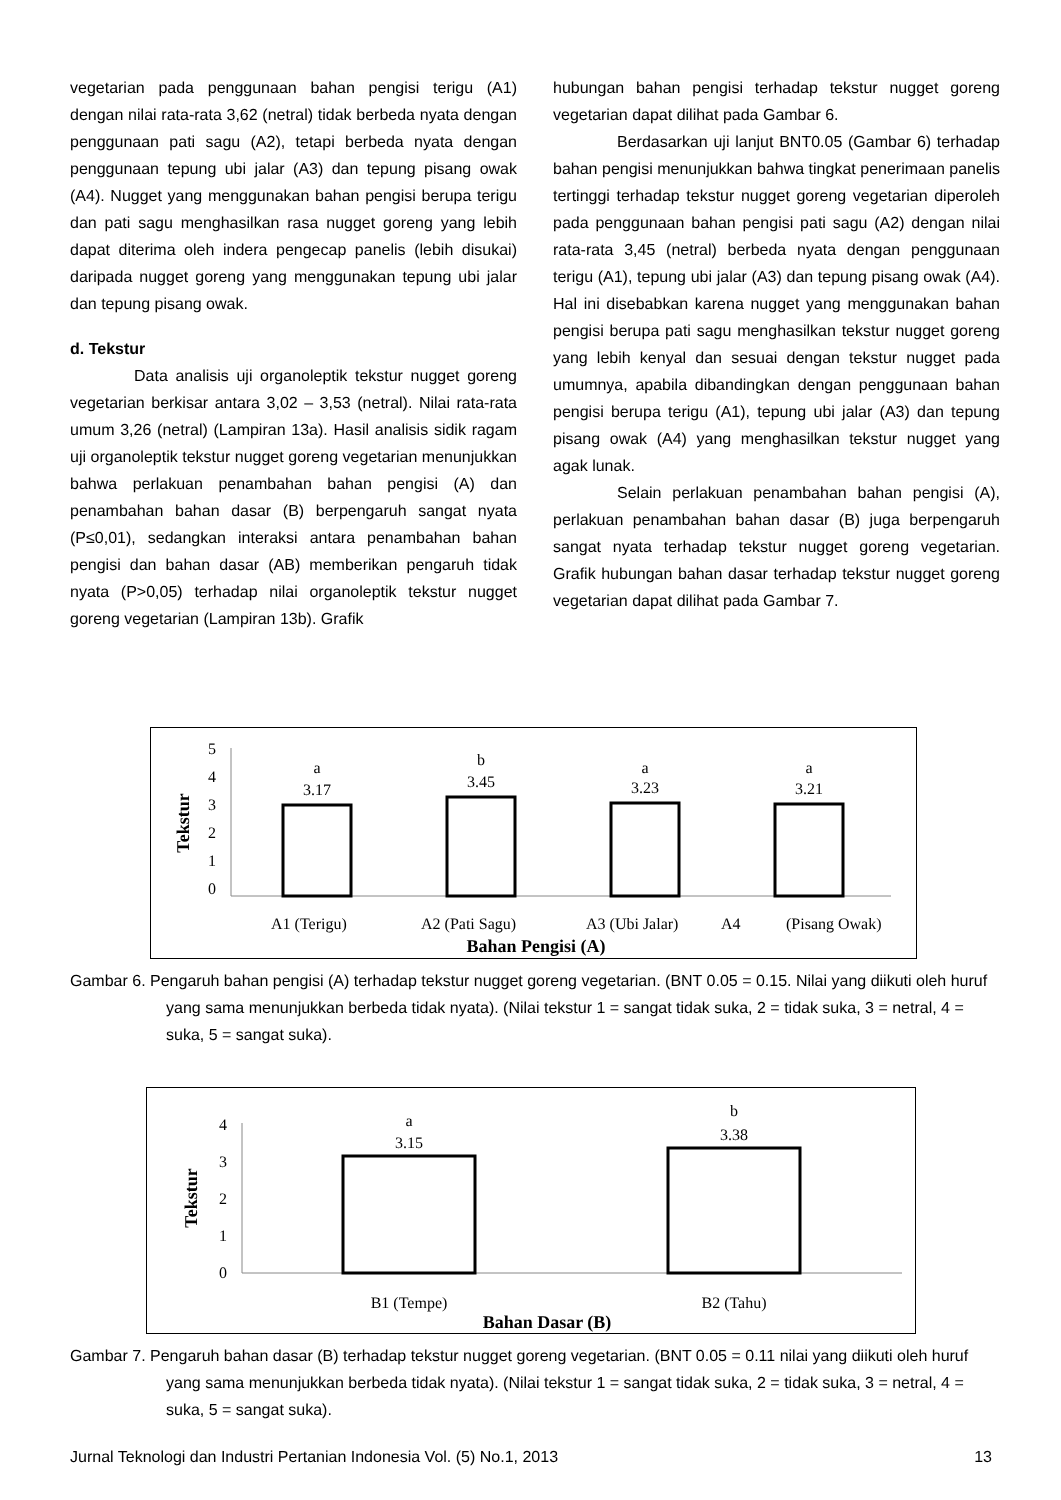vegetarian pada penggunaan bahan pengisi terigu (A1) dengan nilai rata-rata 3,62 (netral) tidak berbeda nyata dengan penggunaan pati sagu (A2), tetapi berbeda nyata dengan penggunaan tepung ubi jalar (A3) dan tepung pisang owak (A4). Nugget yang menggunakan bahan pengisi berupa terigu dan pati sagu menghasilkan rasa nugget goreng yang lebih dapat diterima oleh indera pengecap panelis (lebih disukai) daripada nugget goreng yang menggunakan tepung ubi jalar dan tepung pisang owak.
d. Tekstur
Data analisis uji organoleptik tekstur nugget goreng vegetarian berkisar antara 3,02 – 3,53 (netral). Nilai rata-rata umum 3,26 (netral) (Lampiran 13a). Hasil analisis sidik ragam uji organoleptik tekstur nugget goreng vegetarian menunjukkan bahwa perlakuan penambahan bahan pengisi (A) dan penambahan bahan dasar (B) berpengaruh sangat nyata (P≤0,01), sedangkan interaksi antara penambahan bahan pengisi dan bahan dasar (AB) memberikan pengaruh tidak nyata (P>0,05) terhadap nilai organoleptik tekstur nugget goreng vegetarian (Lampiran 13b). Grafik
hubungan bahan pengisi terhadap tekstur nugget goreng vegetarian dapat dilihat pada Gambar 6.
Berdasarkan uji lanjut BNT0.05 (Gambar 6) terhadap bahan pengisi menunjukkan bahwa tingkat penerimaan panelis tertinggi terhadap tekstur nugget goreng vegetarian diperoleh pada penggunaan bahan pengisi pati sagu (A2) dengan nilai rata-rata 3,45 (netral) berbeda nyata dengan penggunaan terigu (A1), tepung ubi jalar (A3) dan tepung pisang owak (A4). Hal ini disebabkan karena nugget yang menggunakan bahan pengisi berupa pati sagu menghasilkan tekstur nugget goreng yang lebih kenyal dan sesuai dengan tekstur nugget pada umumnya, apabila dibandingkan dengan penggunaan bahan pengisi berupa terigu (A1), tepung ubi jalar (A3) dan tepung pisang owak (A4) yang menghasilkan tekstur nugget yang agak lunak.
Selain perlakuan penambahan bahan pengisi (A), perlakuan penambahan bahan dasar (B) juga berpengaruh sangat nyata terhadap tekstur nugget goreng vegetarian. Grafik hubungan bahan dasar terhadap tekstur nugget goreng vegetarian dapat dilihat pada Gambar 7.
5
4
3
2
1
0
Tekstur
a
3.17
b
3.45
a
3.23
a
3.21
A1 (Terigu)
A2 (Pati Sagu)
A3 (Ubi Jalar)
A4
(Pisang Owak)
Bahan Pengisi (A)
Gambar 6. Pengaruh bahan pengisi (A) terhadap tekstur nugget goreng vegetarian. (BNT 0.05 = 0.15. Nilai yang diikuti oleh huruf yang sama menunjukkan berbeda tidak nyata). (Nilai tekstur 1 = sangat tidak suka, 2 = tidak suka, 3 = netral, 4 = suka, 5 = sangat suka).
4
3
2
1
0
Tekstur
a
3.15
b
3.38
B1 (Tempe)
B2 (Tahu)
Bahan Dasar (B)
Gambar 7. Pengaruh bahan dasar (B) terhadap tekstur nugget goreng vegetarian. (BNT 0.05 = 0.11 nilai yang diikuti oleh huruf yang sama menunjukkan berbeda tidak nyata). (Nilai tekstur 1 = sangat tidak suka, 2 = tidak suka, 3 = netral, 4 = suka, 5 = sangat suka).
Jurnal Teknologi dan Industri Pertanian Indonesia Vol. (5) No.1, 2013 13